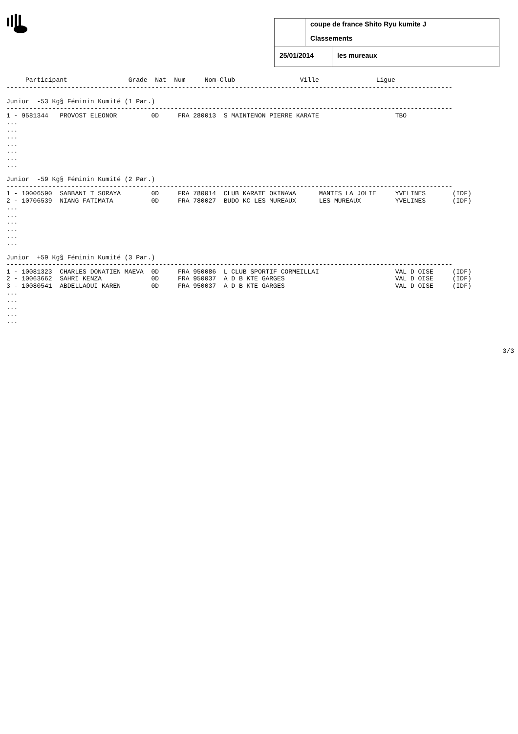coupe de france Shito Ryu kumite J
Classements
25/01/2014 les mureaux
     Participant                Grade  Nat  Num     Nom-Club                 Ville               Ligue
---------------------------------------------------------------------------------------------------------------------

Junior  -53 Kg§ Féminin Kumité (1 Par.)
---------------------------------------------------------------------------------------------------------------------
1 - 9581344   PROVOST ELEONOR         0D     FRA 280013  S MAINTENON PIERRE KARATE                    TBO
...
...
...
...
...
...
...

Junior  -59 Kg§ Féminin Kumité (2 Par.)
---------------------------------------------------------------------------------------------------------------------
1 - 10006590  SABBANI T SORAYA        0D     FRA 780014  CLUB KARATE OKINAWA      MANTES LA JOLIE     YVELINES       (IDF)
2 - 10706539  NIANG FATIMATA          0D     FRA 780027  BUDO KC LES MUREAUX      LES MUREAUX         YVELINES       (IDF)
...
...
...
...
...
...

Junior  +59 Kg§ Féminin Kumité (3 Par.)
---------------------------------------------------------------------------------------------------------------------
1 - 10081323  CHARLES DONATIEN MAEVA  0D     FRA 950086  L CLUB SPORTIF CORMEILLAI                    VAL D OISE     (IDF)
2 - 10063662  SAHRI KENZA             0D     FRA 950037  A D B KTE GARGES                             VAL D OISE     (IDF)
3 - 10080541  ABDELLAOUI KAREN        0D     FRA 950037  A D B KTE GARGES                             VAL D OISE     (IDF)
...
...
...
...
...
3/3